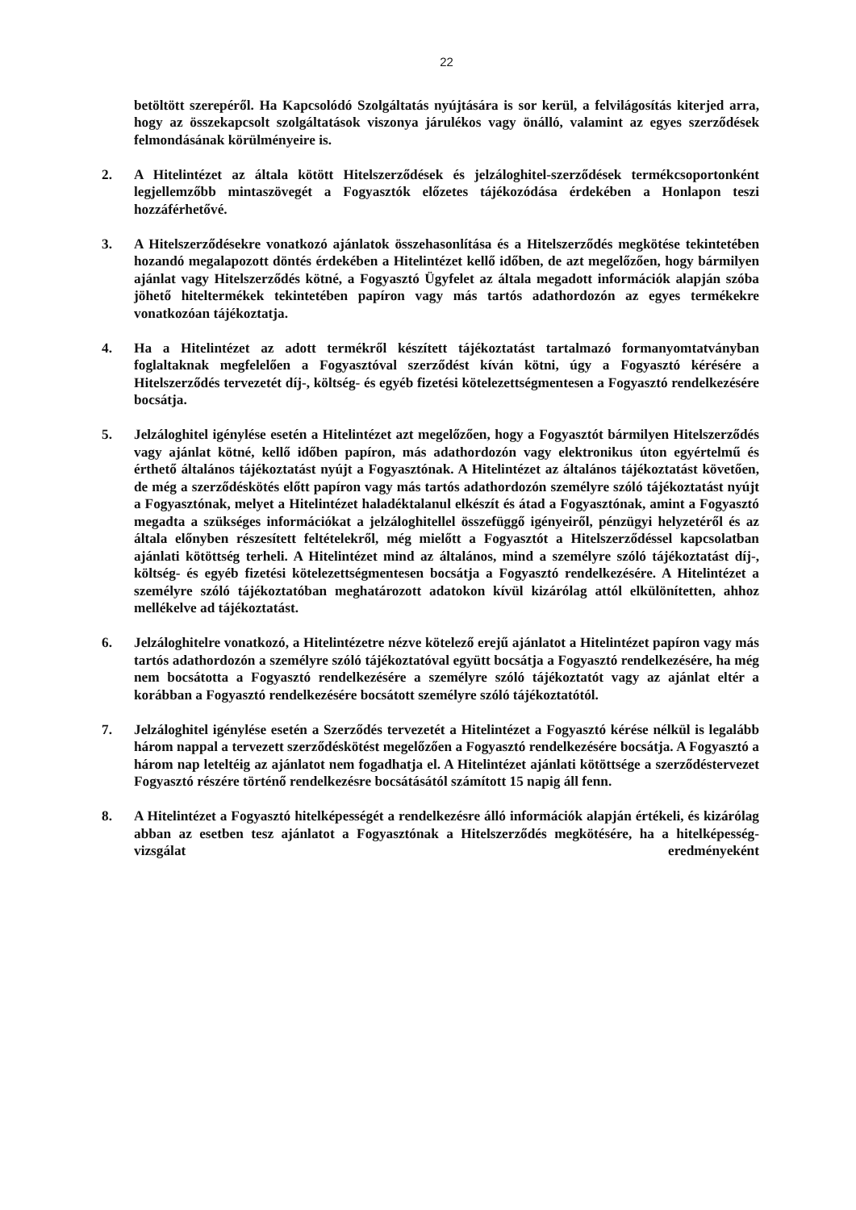22
betöltött szerepéről. Ha Kapcsolódó Szolgáltatás nyújtására is sor kerül, a felvilágosítás kiterjed arra, hogy az összekapcsolt szolgáltatások viszonya járulékos vagy önálló, valamint az egyes szerződések felmondásának körülményeire is.
2. A Hitelintézet az általa kötött Hitelszerződések és jelzáloghitel-szerződések termékcsoportonként legjellemzőbb mintaszövegét a Fogyasztók előzetes tájékozódása érdekében a Honlapon teszi hozzáférhetővé.
3. A Hitelszerződésekre vonatkozó ajánlatok összehasonlítása és a Hitelszerződés megkötése tekintetében hozandó megalapozott döntés érdekében a Hitelintézet kellő időben, de azt megelőzően, hogy bármilyen ajánlat vagy Hitelszerződés kötné, a Fogyasztó Ügyfelet az általa megadott információk alapján szóba jöhető hiteltermékek tekintetében papíron vagy más tartós adathordozón az egyes termékekre vonatkozóan tájékoztatja.
4. Ha a Hitelintézet az adott termékről készített tájékoztatást tartalmazó formanyomtatványban foglaltaknak megfelelően a Fogyasztóval szerződést kíván kötni, úgy a Fogyasztó kérésére a Hitelszerződés tervezetét díj-, költség- és egyéb fizetési kötelezettségmentesen a Fogyasztó rendelkezésére bocsátja.
5. Jelzáloghitel igénylése esetén a Hitelintézet azt megelőzően, hogy a Fogyasztót bármilyen Hitelszerződés vagy ajánlat kötné, kellő időben papíron, más adathordozón vagy elektronikus úton egyértelmű és érthető általános tájékoztatást nyújt a Fogyasztónak. A Hitelintézet az általános tájékoztatást követően, de még a szerződéskötés előtt papíron vagy más tartós adathordozón személyre szóló tájékoztatást nyújt a Fogyasztónak, melyet a Hitelintézet haladéktalanul elkészít és átad a Fogyasztónak, amint a Fogyasztó megadta a szükséges információkat a jelzáloghitellel összefüggő igényeiről, pénzügyi helyzetéről és az általa előnyben részesített feltételekről, még mielőtt a Fogyasztót a Hitelszerződéssel kapcsolatban ajánlati kötöttség terheli. A Hitelintézet mind az általános, mind a személyre szóló tájékoztatást díj-, költség- és egyéb fizetési kötelezettségmentesen bocsátja a Fogyasztó rendelkezésére. A Hitelintézet a személyre szóló tájékoztatóban meghatározott adatokon kívül kizárólag attól elkülönítetten, ahhoz mellékelve ad tájékoztatást.
6. Jelzáloghitelre vonatkozó, a Hitelintézetre nézve kötelező erejű ajánlatot a Hitelintézet papíron vagy más tartós adathordozón a személyre szóló tájékoztatóval együtt bocsátja a Fogyasztó rendelkezésére, ha még nem bocsátotta a Fogyasztó rendelkezésére a személyre szóló tájékoztatót vagy az ajánlat eltér a korábban a Fogyasztó rendelkezésére bocsátott személyre szóló tájékoztatótól.
7. Jelzáloghitel igénylése esetén a Szerződés tervezetét a Hitelintézet a Fogyasztó kérése nélkül is legalább három nappal a tervezett szerződéskötést megelőzően a Fogyasztó rendelkezésére bocsátja. A Fogyasztó a három nap leteltéig az ajánlatot nem fogadhatja el. A Hitelintézet ajánlati kötöttsége a szerződéstervezet Fogyasztó részére történő rendelkezésre bocsátásától számított 15 napig áll fenn.
8. A Hitelintézet a Fogyasztó hitelképességét a rendelkezésre álló információk alapján értékeli, és kizárólag abban az esetben tesz ajánlatot a Fogyasztónak a Hitelszerződés megkötésére, ha a hitelképesség-vizsgálat eredményeként